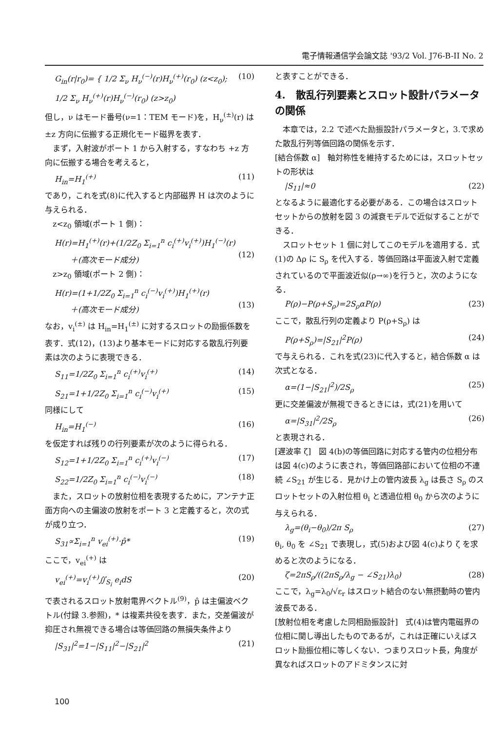電子情報通信学会論文誌 '93/2 Vol. J76-B-II No. 2
G<sub>in</sub>(r|r<sub>0</sub>)= { 1/2 Σ<sub>ν</sub> H<sub>ν</sub><sup>(−)</sup>(r)H<sub>ν</sub><sup>(+)</sup>(r<sub>0</sub>) (z<z<sub>0</sub>); 1/2 Σ<sub>ν</sub> H<sub>ν</sub><sup>(+)</sup>(r)H<sub>ν</sub><sup>(−)</sup>(r<sub>0</sub>) (z>z<sub>0</sub>) (10)
但し，ν はモード番号(ν=1：TEM モード)を，H<sub>ν</sub><sup>(±)</sup>(r) は ±z 方向に伝搬する正規化モード磁界を表す．
　まず，入射波がポート 1 から入射する，すなわち +z 方向に伝搬する場合を考えると，
H<sub>in</sub>=H<sub>1</sub><sup>(+)</sup> (11)
であり，これを式(8)に代入すると内部磁界 H は次のように与えられる．
　z<z<sub>0</sub> 領域(ポート 1 側)：
H(r)=H<sub>1</sub><sup>(+)</sup>(r)+(1/2Z<sub>0</sub> Σ<sub>i=1</sub><sup>n</sup> c<sub>i</sub><sup>(+)</sup>v<sub>i</sub><sup>(+)</sup>)H<sub>1</sub><sup>(−)</sup>(r)
　　＋(高次モード成分)
(12)
　z>z<sub>0</sub> 領域(ポート 2 側)：
H(r)=(1+1/2Z<sub>0</sub> Σ<sub>i=1</sub><sup>n</sup> c<sub>i</sub><sup>(−)</sup>v<sub>i</sub><sup>(+)</sup>)H<sub>1</sub><sup>(+)</sup>(r)
　　＋(高次モード成分)
(13)
なお，v<sub>i</sub><sup>(±)</sup> は H<sub>in</sub>=H<sub>1</sub><sup>(±)</sup> に対するスロットの励振係数を表す．式(12)，(13)より基本モードに対応する散乱行列要素は次のように表現できる．
S<sub>11</sub>=1/2Z<sub>0</sub> Σ<sub>i=1</sub><sup>n</sup> c<sub>i</sub><sup>(+)</sup>v<sub>i</sub><sup>(+)</sup> (14)
S<sub>21</sub>=1+1/2Z<sub>0</sub> Σ<sub>i=1</sub><sup>n</sup> c<sub>i</sub><sup>(−)</sup>v<sub>i</sub><sup>(+)</sup> (15)
同様にして
H<sub>in</sub>=H<sub>1</sub><sup>(−)</sup> (16)
を仮定すれば残りの行列要素が次のように得られる．
S<sub>12</sub>=1+1/2Z<sub>0</sub> Σ<sub>i=1</sub><sup>n</sup> c<sub>i</sub><sup>(+)</sup>v<sub>i</sub><sup>(−)</sup> (17)
S<sub>22</sub>=1/2Z<sub>0</sub> Σ<sub>i=1</sub><sup>n</sup> c<sub>i</sub><sup>(−)</sup>v<sub>i</sub><sup>(−)</sup> (18)
　また，スロットの放射位相を表現するために，アンテナ正面方向への主偏波の放射をポート 3 と定義すると，次の式が成り立つ．
S<sub>31</sub>∝Σ<sub>i=1</sub><sup>n</sup> v<sub>ei</sub><sup>(+)</sup>·p̂* (19)
ここで，v<sub>ei</sub><sup>(+)</sup> は
v<sub>ei</sub><sup>(+)</sup>=v<sub>i</sub><sup>(+)</sup>∬<sub>S<sub>i</sub></sub> e<sub>i</sub>dS (20)
で表されるスロット放射電界ベクトル<sup>(9)</sup>，p̂ は主偏波ベクトル(付録 3.参照)，* は複素共役を表す．また，交差偏波が抑圧され無視できる場合は等価回路の無損失条件より
|S<sub>31</sub>|<sup>2</sup>=1−|S<sub>11</sub>|<sup>2</sup>−|S<sub>21</sub>|<sup>2</sup> (21)
と表すことができる．
4.　散乱行列要素とスロット設計パラメータの関係
　本章では，2.2 で述べた励振設計パラメータと，3.で求めた散乱行列等価回路の関係を示す．
[結合係数 α]　軸対称性を維持するためには，スロットセットの形状は
|S<sub>11</sub>|≈0 (22)
となるように最適化する必要がある．この場合はスロットセットからの放射を図 3 の減衰モデルで近似することができる．
　スロットセット 1 個に対してこのモデルを適用する．式(1)の Δρ に S<sub>ρ</sub> を代入する．等価回路は平面波入射で定義されているので平面波近似(ρ→∞)を行うと，次のようになる．
P(ρ)−P(ρ+S<sub>ρ</sub>)=2S<sub>ρ</sub>αP(ρ) (23)
ここで，散乱行列の定義より P(ρ+S<sub>ρ</sub>) は
P(ρ+S<sub>ρ</sub>)=|S<sub>21</sub>|<sup>2</sup>P(ρ) (24)
で与えられる．これを式(23)に代入すると，結合係数 α は次式となる．
α=(1−|S<sub>21</sub>|<sup>2</sup>)/2S<sub>ρ</sub> (25)
更に交差偏波が無視できるときには，式(21)を用いて
α=|S<sub>31</sub>|<sup>2</sup>/2S<sub>ρ</sub> (26)
と表現される．
[遅波率 ζ]　図 4(b)の等価回路に対応する管内の位相分布は図 4(c)のように表され，等価回路部において位相の不連続 ∠S<sub>21</sub> が生じる．見かけ上の管内波長 λ<sub>g</sub> は長さ S<sub>ρ</sub> のスロットセットの入射位相 θ<sub>i</sub> と透過位相 θ<sub>0</sub> から次のように与えられる．
λ<sub>g</sub>=(θ<sub>i</sub>−θ<sub>0</sub>)/2π S<sub>ρ</sub> (27)
θ<sub>i</sub>, θ<sub>0</sub> を ∠S<sub>21</sub> で表現し，式(5)および図 4(c)より ζ を求めると次のようになる．
ζ=2πS<sub>ρ</sub>/((2πS<sub>ρ</sub>/λ<sub>g</sub> − ∠S<sub>21</sub>)λ<sub>0</sub>) (28)
ここで，λ<sub>g</sub>=λ<sub>0</sub>/√ε<sub>r</sub> はスロット結合のない無摂動時の管内波長である．
[放射位相を考慮した同相励振設計]　式(4)は管内電磁界の位相に関し導出したものであるが，これは正確にいえばスロット励振位相に等しくない．つまりスロット長，角度が異なればスロットのアドミタンスに対
100